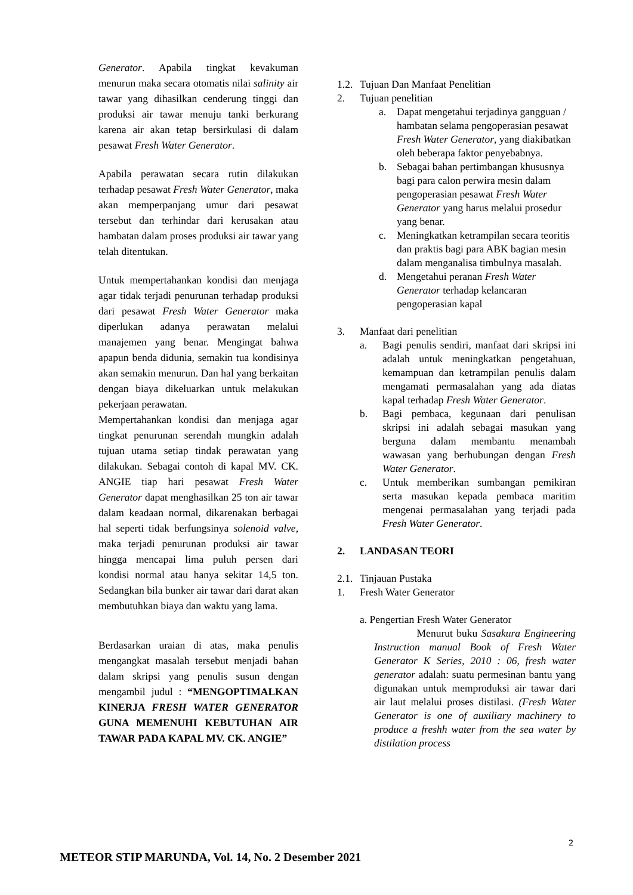Generator. Apabila tingkat kevakuman menurun maka secara otomatis nilai salinity air tawar yang dihasilkan cenderung tinggi dan produksi air tawar menuju tanki berkurang karena air akan tetap bersirkulasi di dalam pesawat Fresh Water Generator.
Apabila perawatan secara rutin dilakukan terhadap pesawat Fresh Water Generator, maka akan memperpanjang umur dari pesawat tersebut dan terhindar dari kerusakan atau hambatan dalam proses produksi air tawar yang telah ditentukan.
Untuk mempertahankan kondisi dan menjaga agar tidak terjadi penurunan terhadap produksi dari pesawat Fresh Water Generator maka diperlukan adanya perawatan melalui manajemen yang benar. Mengingat bahwa apapun benda didunia, semakin tua kondisinya akan semakin menurun. Dan hal yang berkaitan dengan biaya dikeluarkan untuk melakukan pekerjaan perawatan.
Mempertahankan kondisi dan menjaga agar tingkat penurunan serendah mungkin adalah tujuan utama setiap tindak perawatan yang dilakukan. Sebagai contoh di kapal MV. CK. ANGIE tiap hari pesawat Fresh Water Generator dapat menghasilkan 25 ton air tawar dalam keadaan normal, dikarenakan berbagai hal seperti tidak berfungsinya solenoid valve, maka terjadi penurunan produksi air tawar hingga mencapai lima puluh persen dari kondisi normal atau hanya sekitar 14,5 ton. Sedangkan bila bunker air tawar dari darat akan membutuhkan biaya dan waktu yang lama.
Berdasarkan uraian di atas, maka penulis mengangkat masalah tersebut menjadi bahan dalam skripsi yang penulis susun dengan mengambil judul : “MENGOPTIMALKAN KINERJA FRESH WATER GENERATOR GUNA MEMENUHI KEBUTUHAN AIR TAWAR PADA KAPAL MV. CK. ANGIE”
1.2. Tujuan Dan Manfaat Penelitian
2. Tujuan penelitian
a. Dapat mengetahui terjadinya gangguan / hambatan selama pengoperasian pesawat Fresh Water Generator, yang diakibatkan oleh beberapa faktor penyebabnya.
b. Sebagai bahan pertimbangan khususnya bagi para calon perwira mesin dalam pengoperasian pesawat Fresh Water Generator yang harus melalui prosedur yang benar.
c. Meningkatkan ketrampilan secara teoritis dan praktis bagi para ABK bagian mesin dalam menganalisa timbulnya masalah.
d. Mengetahui peranan Fresh Water Generator terhadap kelancaran pengoperasian kapal
3. Manfaat dari penelitian
a. Bagi penulis sendiri, manfaat dari skripsi ini adalah untuk meningkatkan pengetahuan, kemampuan dan ketrampilan penulis dalam mengamati permasalahan yang ada diatas kapal terhadap Fresh Water Generator.
b. Bagi pembaca, kegunaan dari penulisan skripsi ini adalah sebagai masukan yang berguna dalam membantu menambah wawasan yang berhubungan dengan Fresh Water Generator.
c. Untuk memberikan sumbangan pemikiran serta masukan kepada pembaca maritim mengenai permasalahan yang terjadi pada Fresh Water Generator.
2. LANDASAN TEORI
2.1. Tinjauan Pustaka
1. Fresh Water Generator
a. Pengertian Fresh Water Generator
Menurut buku Sasakura Engineering Instruction manual Book of Fresh Water Generator K Series, 2010 : 06, fresh water generator adalah: suatu permesinan bantu yang digunakan untuk memproduksi air tawar dari air laut melalui proses distilasi. (Fresh Water Generator is one of auxiliary machinery to produce a freshh water from the sea water by distilation process
2
METEOR STIP MARUNDA, Vol. 14, No. 2 Desember 2021